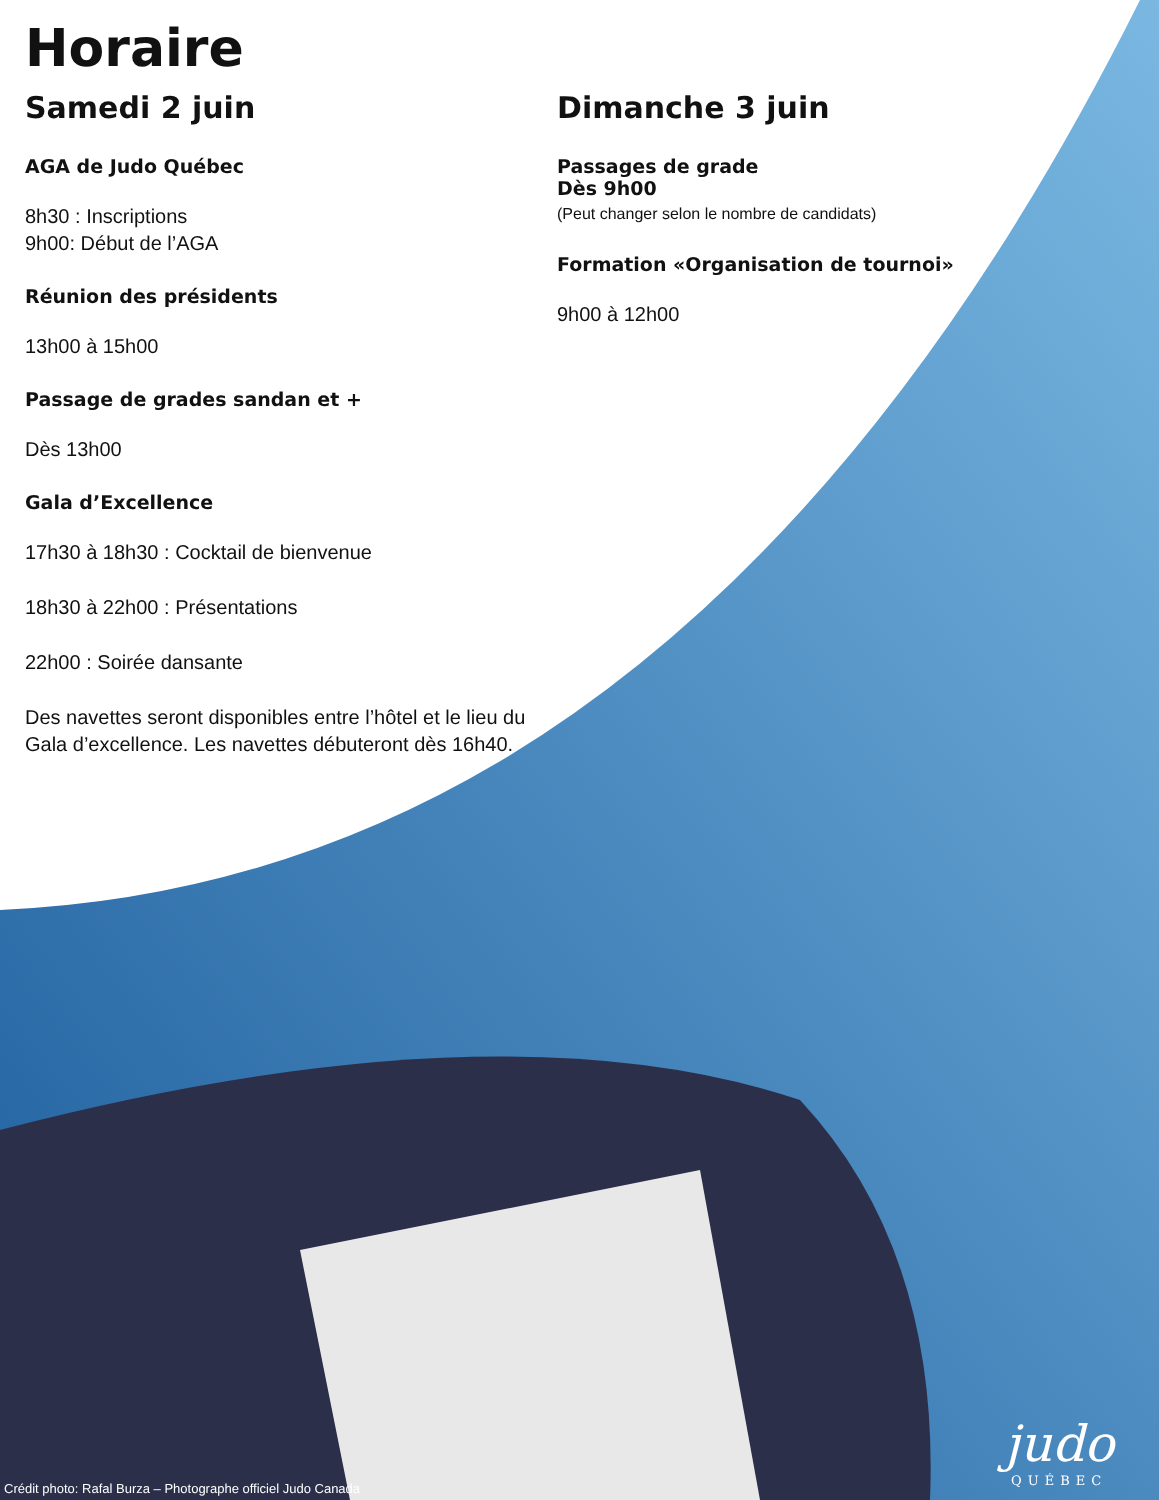Horaire
Samedi 2 juin
AGA de Judo Québec
8h30 : Inscriptions
9h00: Début de l’AGA
Réunion des présidents
13h00 à 15h00
Passage de grades sandan et +
Dès 13h00
Gala d’Excellence
17h30 à 18h30 : Cocktail de bienvenue
18h30 à 22h00 : Présentations
22h00 : Soirée dansante
Des navettes seront disponibles entre l’hôtel et le lieu du Gala d’excellence. Les navettes débuteront dès 16h40.
Dimanche 3 juin
Passages de grade
Dès 9h00
(Peut changer selon le nombre de candidats)
Formation «Organisation de tournoi»
9h00 à 12h00
Crédit photo: Rafal Burza – Photographe officiel Judo Canada
judo
QUÉBEC